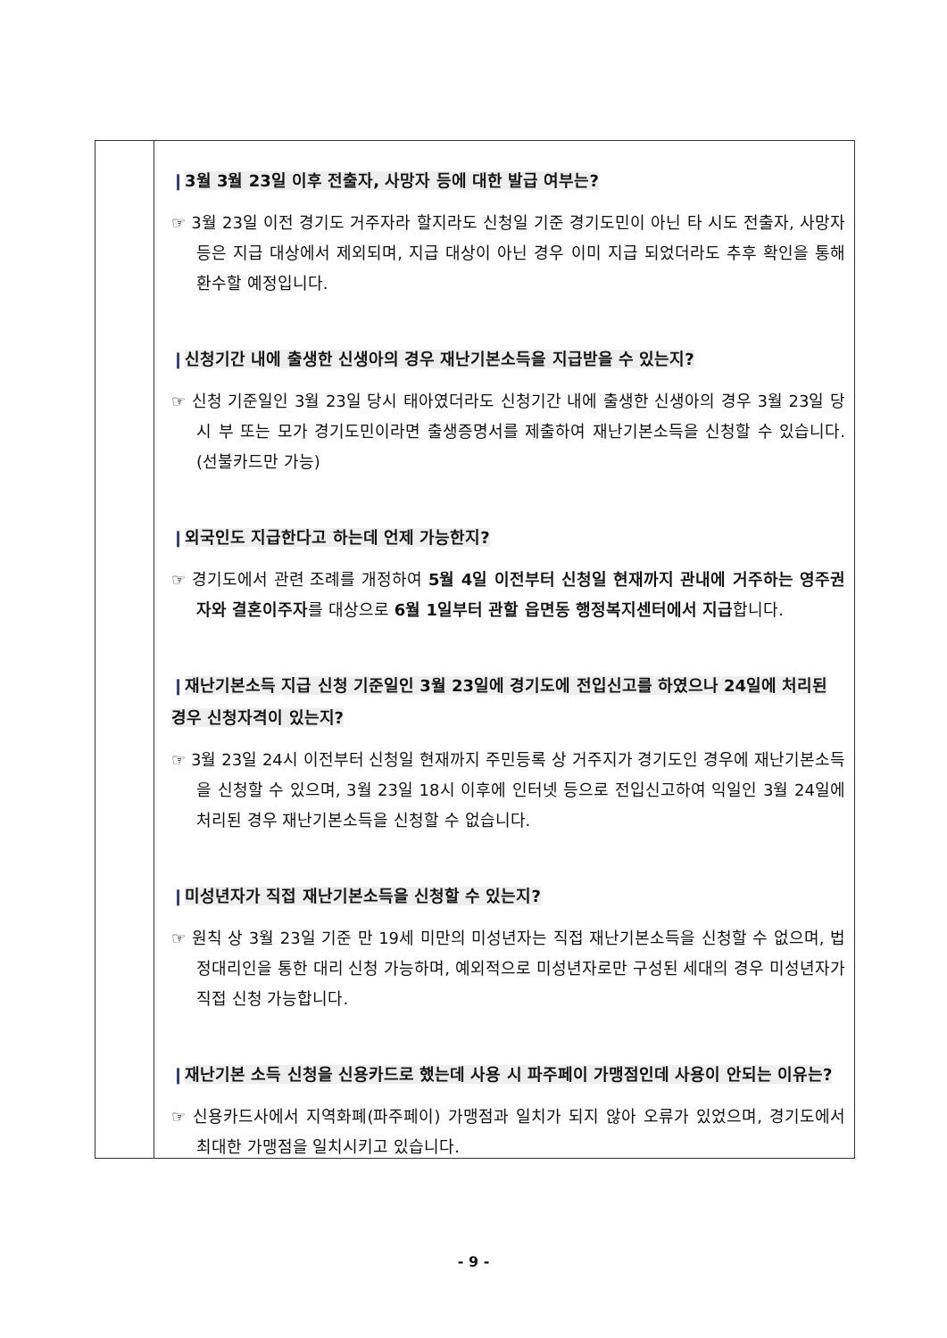❙3월 3월 23일 이후 전출자, 사망자 등에 대한 발급 여부는?
☞ 3월 23일 이전 경기도 거주자라 할지라도 신청일 기준 경기도민이 아닌 타 시도 전출자, 사망자 등은 지급 대상에서 제외되며, 지급 대상이 아닌 경우 이미 지급 되었더라도 추후 확인을 통해 환수할 예정입니다.
❙신청기간 내에 출생한 신생아의 경우 재난기본소득을 지급받을 수 있는지?
☞ 신청 기준일인 3월 23일 당시 태아였더라도 신청기간 내에 출생한 신생아의 경우 3월 23일 당시 부 또는 모가 경기도민이라면 출생증명서를 제출하여 재난기본소득을 신청할 수 있습니다.(선불카드만 가능)
❙외국인도 지급한다고 하는데 언제 가능한지?
☞ 경기도에서 관련 조례를 개정하여 5월 4일 이전부터 신청일 현재까지 관내에 거주하는 영주권자와 결혼이주자를 대상으로 6월 1일부터 관할 읍면동 행정복지센터에서 지급합니다.
❙재난기본소득 지급 신청 기준일인 3월 23일에 경기도에 전입신고를 하였으나 24일에 처리된 경우 신청자격이 있는지?
☞ 3월 23일 24시 이전부터 신청일 현재까지 주민등록 상 거주지가 경기도인 경우에 재난기본소득을 신청할 수 있으며, 3월 23일 18시 이후에 인터넷 등으로 전입신고하여 익일인 3월 24일에 처리된 경우 재난기본소득을 신청할 수 없습니다.
❙미성년자가 직접 재난기본소득을 신청할 수 있는지?
☞ 원칙 상 3월 23일 기준 만 19세 미만의 미성년자는 직접 재난기본소득을 신청할 수 없으며, 법정대리인을 통한 대리 신청 가능하며, 예외적으로 미성년자로만 구성된 세대의 경우 미성년자가 직접 신청 가능합니다.
❙재난기본 소득 신청을 신용카드로 했는데 사용 시 파주페이 가맹점인데 사용이 안되는 이유는?
☞ 신용카드사에서 지역화폐(파주페이) 가맹점과 일치가 되지 않아 오류가 있었으며, 경기도에서 최대한 가맹점을 일치시키고 있습니다.
- 9 -